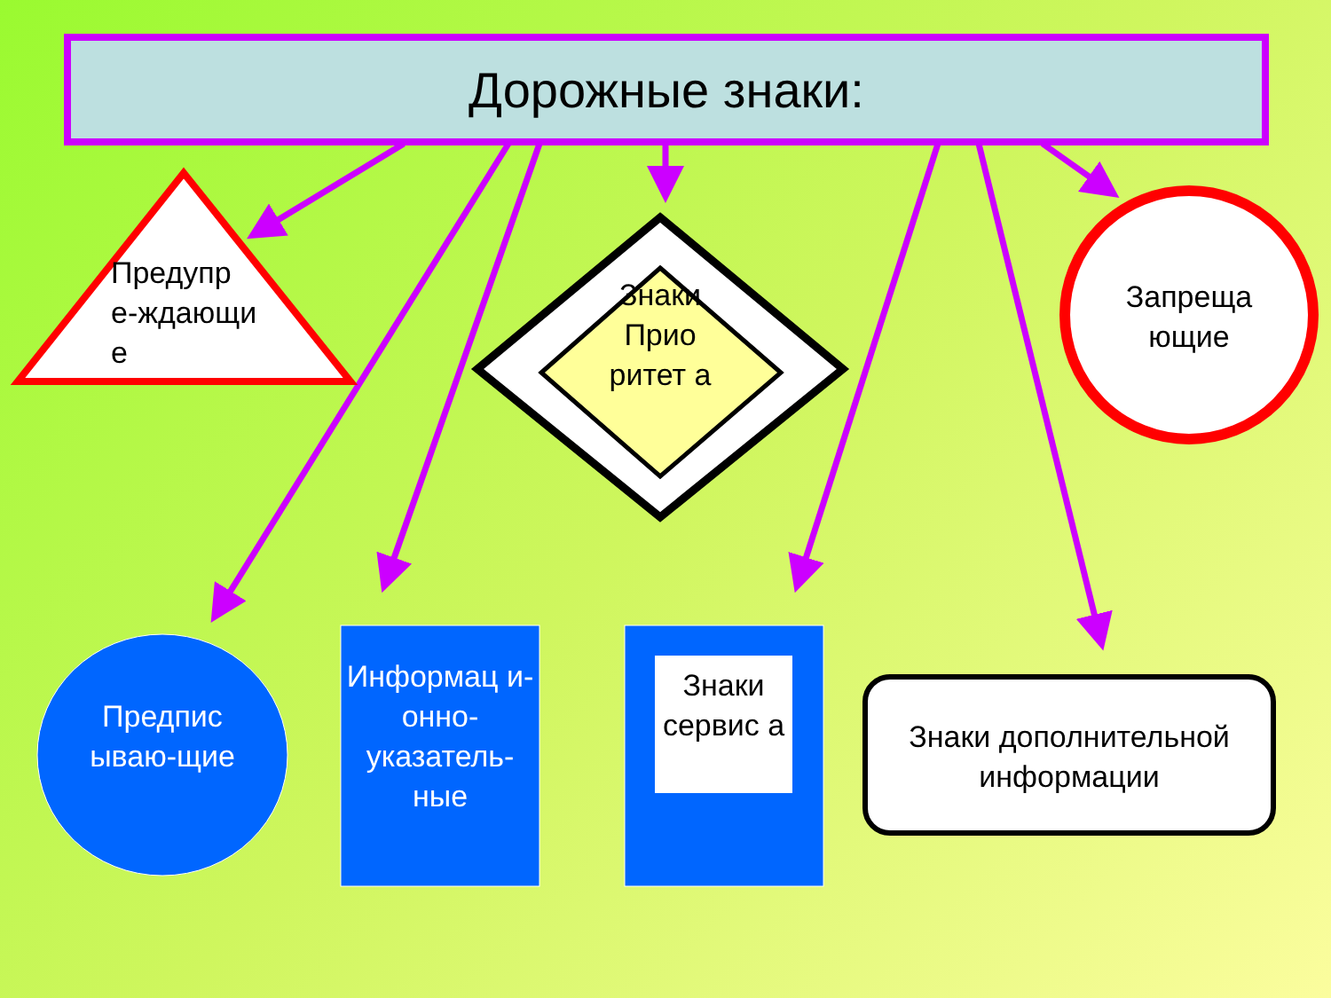Дорожные знаки:
Предупр е-ждающи е
Знаки Прио ритет а
Запреща ющие
Предпис ываю-щие
Информац и-онно-указатель-ные
Знаки сервис а
Знаки дополнительной информации